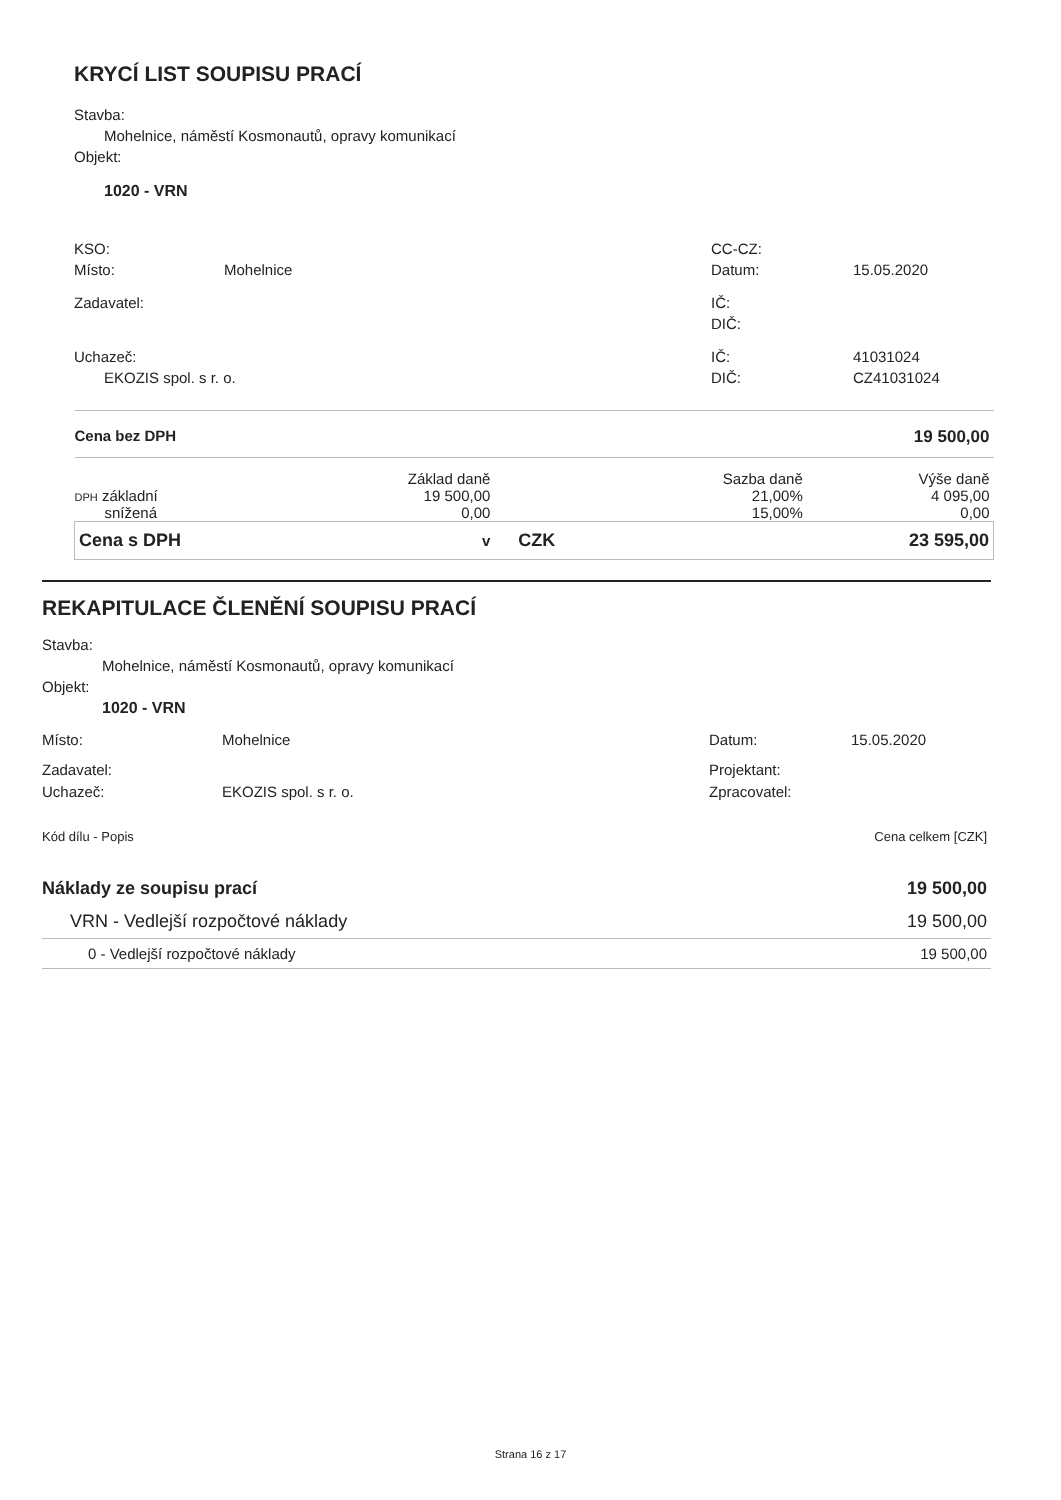KRYCÍ LIST SOUPISU PRACÍ
Stavba:
Mohelnice, náměstí Kosmonautů, opravy komunikací
Objekt:
1020 - VRN
| KSO: | | CC-CZ: | |
| Místo: | Mohelnice | Datum: | 15.05.2020 |
| Zadavatel: | | IČ: | |
| | | DIČ: | |
| Uchazeč: | | IČ: | 41031024 |
| EKOZIS spol. s r. o. | | DIČ: | CZ41031024 |
| Cena bez DPH | | | | 19 500,00 |
| | Základ daně | | Sazba daně | Výše daně |
| DPH základní | 19 500,00 | | 21,00% | 4 095,00 |
| snížená | 0,00 | | 15,00% | 0,00 |
| Cena s DPH | v | CZK | | 23 595,00 |
REKAPITULACE ČLENĚNÍ SOUPISU PRACÍ
Stavba:
Mohelnice, náměstí Kosmonautů, opravy komunikací
Objekt:
1020 - VRN
| Místo: | Mohelnice | Datum: | 15.05.2020 |
| Zadavatel: | | Projektant: | |
| Uchazeč: | EKOZIS spol. s r. o. | Zpracovatel: | |
| Kód dílu - Popis | Cena celkem [CZK] |
| Náklady ze soupisu prací | 19 500,00 |
| VRN - Vedlejší rozpočtové náklady | 19 500,00 |
| 0 - Vedlejší rozpočtové náklady | 19 500,00 |
Strana 16 z 17